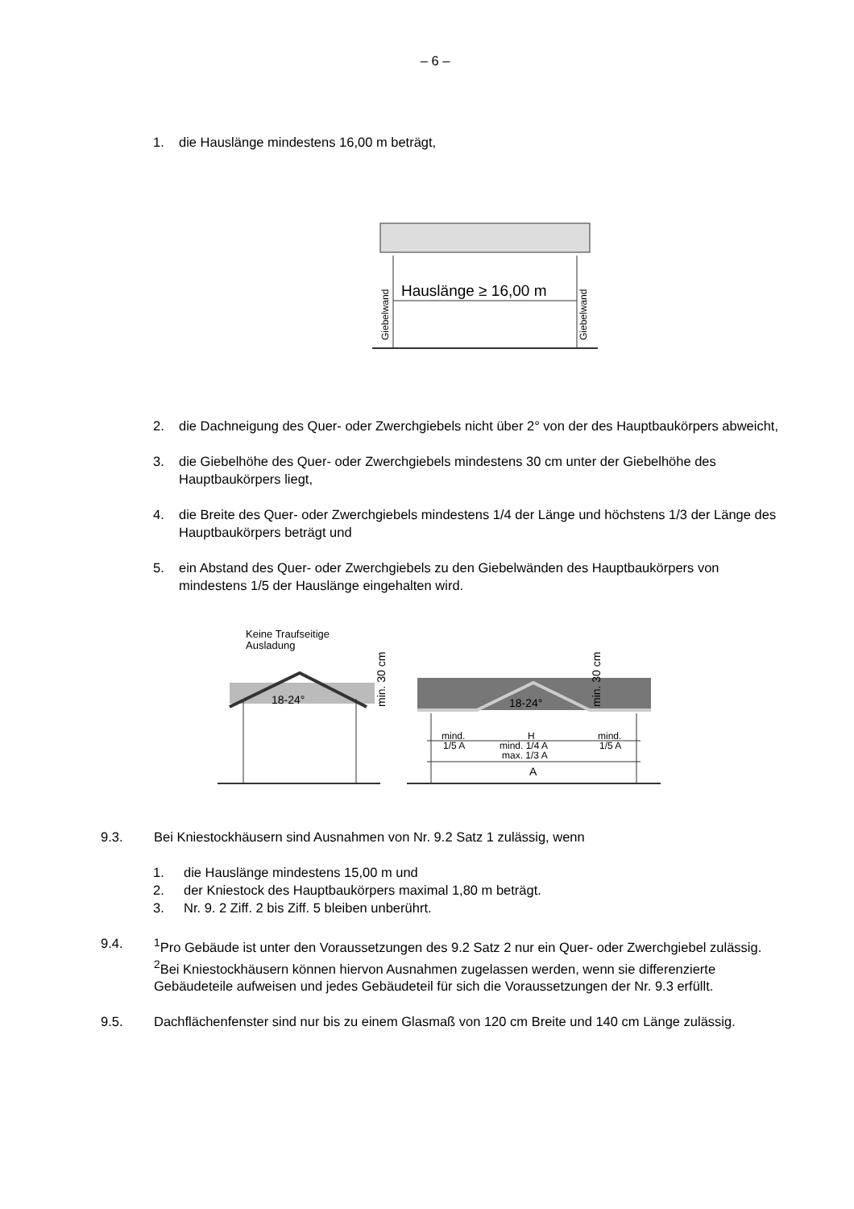– 6 –
1. die Hauslänge mindestens 16,00 m beträgt,
Hauslänge ≥ 16,00 m
Giebelwand
Giebelwand
2. die Dachneigung des Quer- oder Zwerchgiebels nicht über 2° von der des Hauptbaukörpers abweicht,
3. die Giebelhöhe des Quer- oder Zwerchgiebels mindestens 30 cm unter der Giebelhöhe des Hauptbaukörpers liegt,
4. die Breite des Quer- oder Zwerchgiebels mindestens 1/4 der Länge und höchstens 1/3 der Länge des Hauptbaukörpers beträgt und
5. ein Abstand des Quer- oder Zwerchgiebels zu den Giebelwänden des Hauptbaukörpers von mindestens 1/5 der Hauslänge eingehalten wird.
Keine Traufseitige
Ausladung
18-24°
min. 30 cm
18-24°
min. 30 cm
mind.
1/5 A
H
mind. 1/4 A
max. 1/3 A
mind.
1/5 A
A
9.3. Bei Kniestockhäusern sind Ausnahmen von Nr. 9.2 Satz 1 zulässig, wenn
1. die Hauslänge mindestens 15,00 m und
2. der Kniestock des Hauptbaukörpers maximal 1,80 m beträgt.
3. Nr. 9. 2 Ziff. 2 bis Ziff. 5 bleiben unberührt.
9.4. <sup>1</sup>Pro Gebäude ist unter den Voraussetzungen des 9.2 Satz 2 nur ein Quer- oder Zwerchgiebel zulässig. <sup>2</sup>Bei Kniestockhäusern können hiervon Ausnahmen zugelassen werden, wenn sie differenzierte Gebäudeteile aufweisen und jedes Gebäudeteil für sich die Voraussetzungen der Nr. 9.3 erfüllt.
9.5. Dachflächenfenster sind nur bis zu einem Glasmaß von 120 cm Breite und 140 cm Länge zulässig.